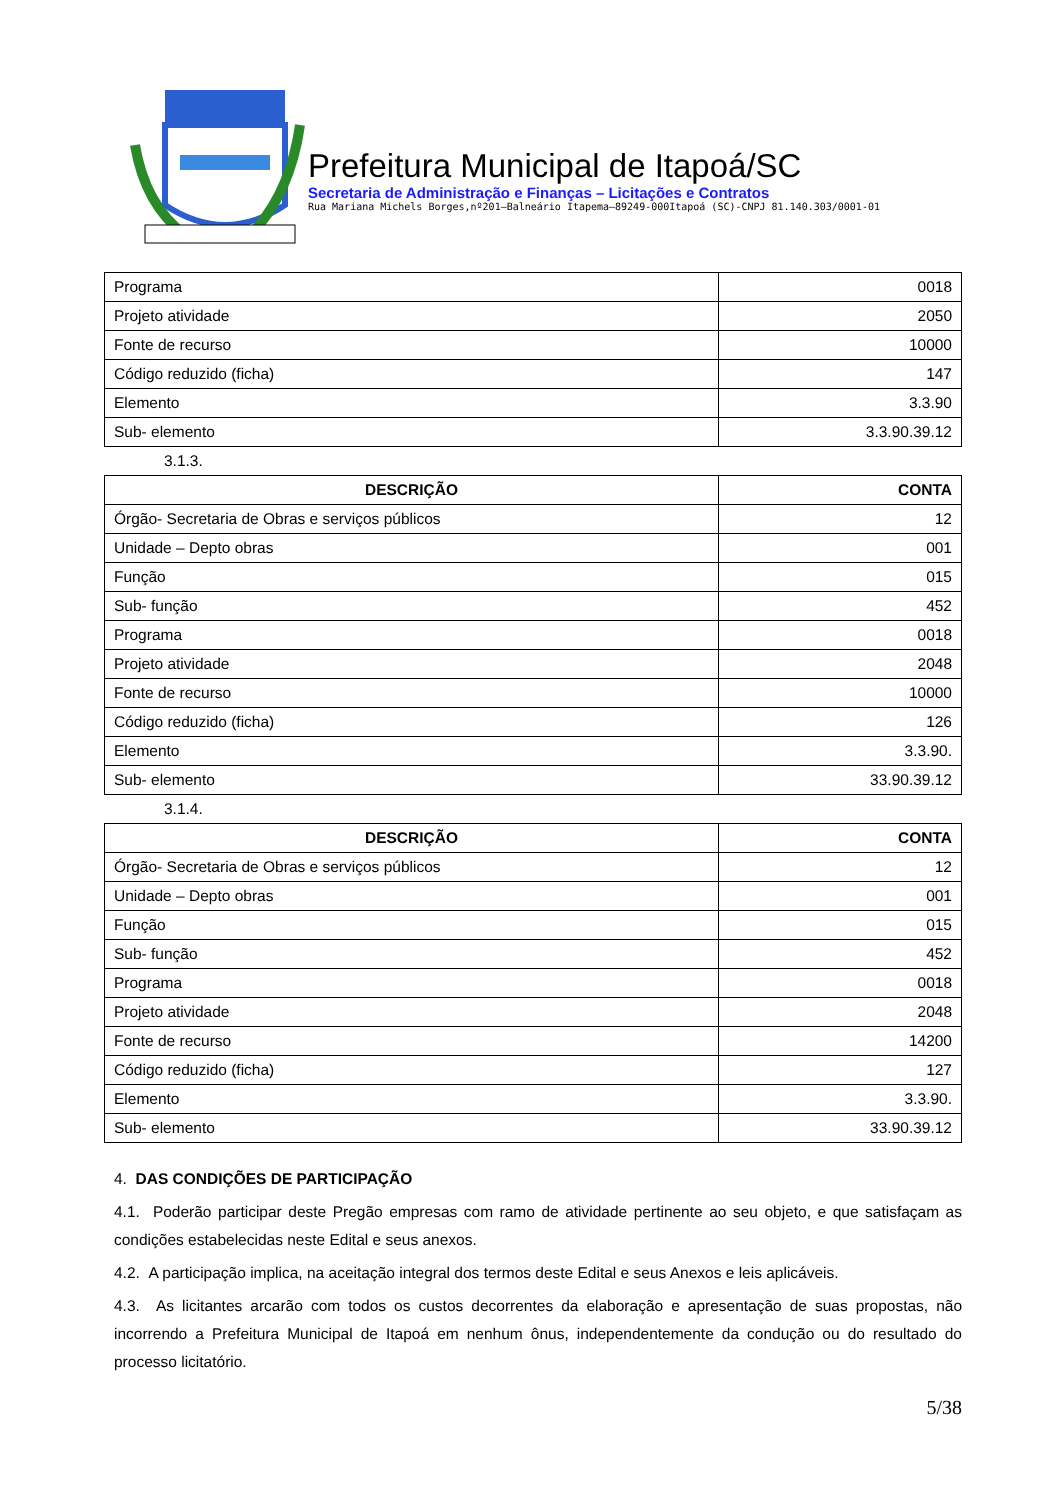Prefeitura Municipal de Itapoá/SC
Secretaria de Administração e Finanças – Licitações e Contratos
Rua Mariana Michels Borges,nº201–Balneário Itapema–89249-000Itapoá (SC)-CNPJ 81.140.303/0001-01
| Programa | 0018 |
| Projeto atividade | 2050 |
| Fonte de recurso | 10000 |
| Código reduzido (ficha) | 147 |
| Elemento | 3.3.90 |
| Sub- elemento | 3.3.90.39.12 |
3.1.3.
| DESCRIÇÃO | CONTA |
| --- | --- |
| Órgão- Secretaria de Obras e serviços públicos | 12 |
| Unidade – Depto obras | 001 |
| Função | 015 |
| Sub- função | 452 |
| Programa | 0018 |
| Projeto atividade | 2048 |
| Fonte de recurso | 10000 |
| Código reduzido (ficha) | 126 |
| Elemento | 3.3.90. |
| Sub- elemento | 33.90.39.12 |
3.1.4.
| DESCRIÇÃO | CONTA |
| --- | --- |
| Órgão- Secretaria de Obras e serviços públicos | 12 |
| Unidade – Depto obras | 001 |
| Função | 015 |
| Sub- função | 452 |
| Programa | 0018 |
| Projeto atividade | 2048 |
| Fonte de recurso | 14200 |
| Código reduzido (ficha) | 127 |
| Elemento | 3.3.90. |
| Sub- elemento | 33.90.39.12 |
4. DAS CONDIÇÕES DE PARTICIPAÇÃO
4.1. Poderão participar deste Pregão empresas com ramo de atividade pertinente ao seu objeto, e que satisfaçam as condições estabelecidas neste Edital e seus anexos.
4.2. A participação implica, na aceitação integral dos termos deste Edital e seus Anexos e leis aplicáveis.
4.3. As licitantes arcarão com todos os custos decorrentes da elaboração e apresentação de suas propostas, não incorrendo a Prefeitura Municipal de Itapoá em nenhum ônus, independentemente da condução ou do resultado do processo licitatório.
5/38